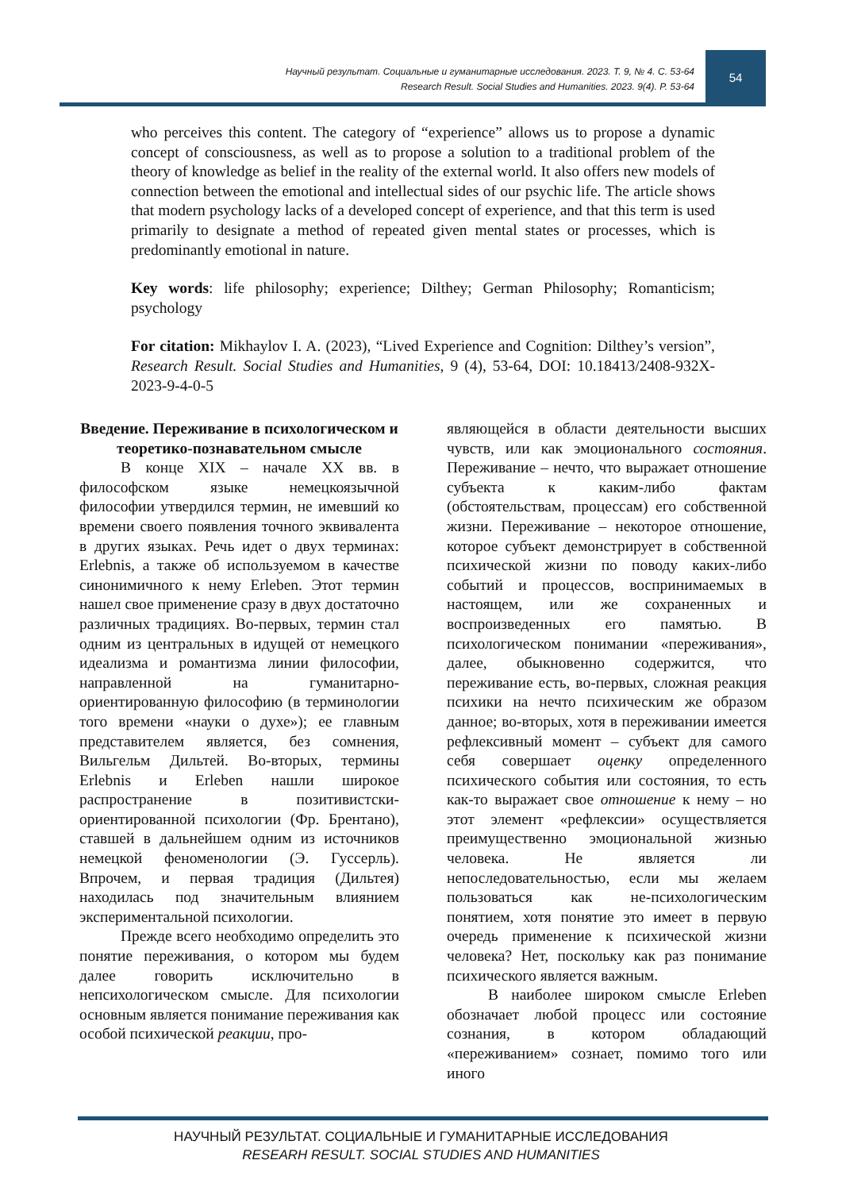Научный результат. Социальные и гуманитарные исследования. 2023. Т. 9, № 4. С. 53-64
Research Result. Social Studies and Humanities. 2023. 9(4). P. 53-64
54
who perceives this content. The category of “experience” allows us to propose a dynamic concept of consciousness, as well as to propose a solution to a traditional problem of the theory of knowledge as belief in the reality of the external world. It also offers new models of connection between the emotional and intellectual sides of our psychic life. The article shows that modern psychology lacks of a developed concept of experience, and that this term is used primarily to designate a method of repeated given mental states or processes, which is predominantly emotional in nature.
Key words: life philosophy; experience; Dilthey; German Philosophy; Romanticism; psychology
For citation: Mikhaylov I. A. (2023), “Lived Experience and Cognition: Dilthey’s version”, Research Result. Social Studies and Humanities, 9 (4), 53-64, DOI: 10.18413/2408-932X-2023-9-4-0-5
Введение. Переживание в психологическом и теоретико-познавательном смысле
В конце XIX – начале XX вв. в философском языке немецкоязычной философии утвердился термин, не имевший ко времени своего появления точного эквивалента в других языках. Речь идет о двух терминах: Erlebnis, а также об используемом в качестве синонимичного к нему Erleben. Этот термин нашел свое применение сразу в двух достаточно различных традициях. Во-первых, термин стал одним из центральных в идущей от немецкого идеализма и романтизма линии философии, направленной на гуманитарно-ориентированную философию (в терминологии того времени «науки о духе»); ее главным представителем является, без сомнения, Вильгельм Дильтей. Во-вторых, термины Erlebnis и Erleben нашли широкое распространение в позитивистски-ориентированной психологии (Фр. Брентано), ставшей в дальнейшем одним из источников немецкой феноменологии (Э. Гуссерль). Впрочем, и первая традиция (Дильтея) находилась под значительным влиянием экспериментальной психологии.
Прежде всего необходимо определить это понятие переживания, о котором мы будем далее говорить исключительно в непсихологическом смысле. Для психологии основным является понимание переживания как особой психической реакции, про-
являющейся в области деятельности высших чувств, или как эмоционального состояния. Переживание – нечто, что выражает отношение субъекта к каким-либо фактам (обстоятельствам, процессам) его собственной жизни. Переживание – некоторое отношение, которое субъект демонстрирует в собственной психической жизни по поводу каких-либо событий и процессов, воспринимаемых в настоящем, или же сохраненных и воспроизведенных его памятью. В психологическом понимании «переживания», далее, обыкновенно содержится, что переживание есть, во-первых, сложная реакция психики на нечто психическим же образом данное; во-вторых, хотя в переживании имеется рефлексивный момент – субъект для самого себя совершает оценку определенного психического события или состояния, то есть как-то выражает свое отношение к нему – но этот элемент «рефлексии» осуществляется преимущественно эмоциональной жизнью человека. Не является ли непоследовательностью, если мы желаем пользоваться как не-психологическим понятием, хотя понятие это имеет в первую очередь применение к психической жизни человека? Нет, поскольку как раз понимание психического является важным.
В наиболее широком смысле Erleben обозначает любой процесс или состояние сознания, в котором обладающий «переживанием» сознает, помимо того или иного
НАУЧНЫЙ РЕЗУЛЬТАТ. СОЦИАЛЬНЫЕ И ГУМАНИТАРНЫЕ ИССЛЕДОВАНИЯ
RESEARH RESULT. SOCIAL STUDIES AND HUMANITIES